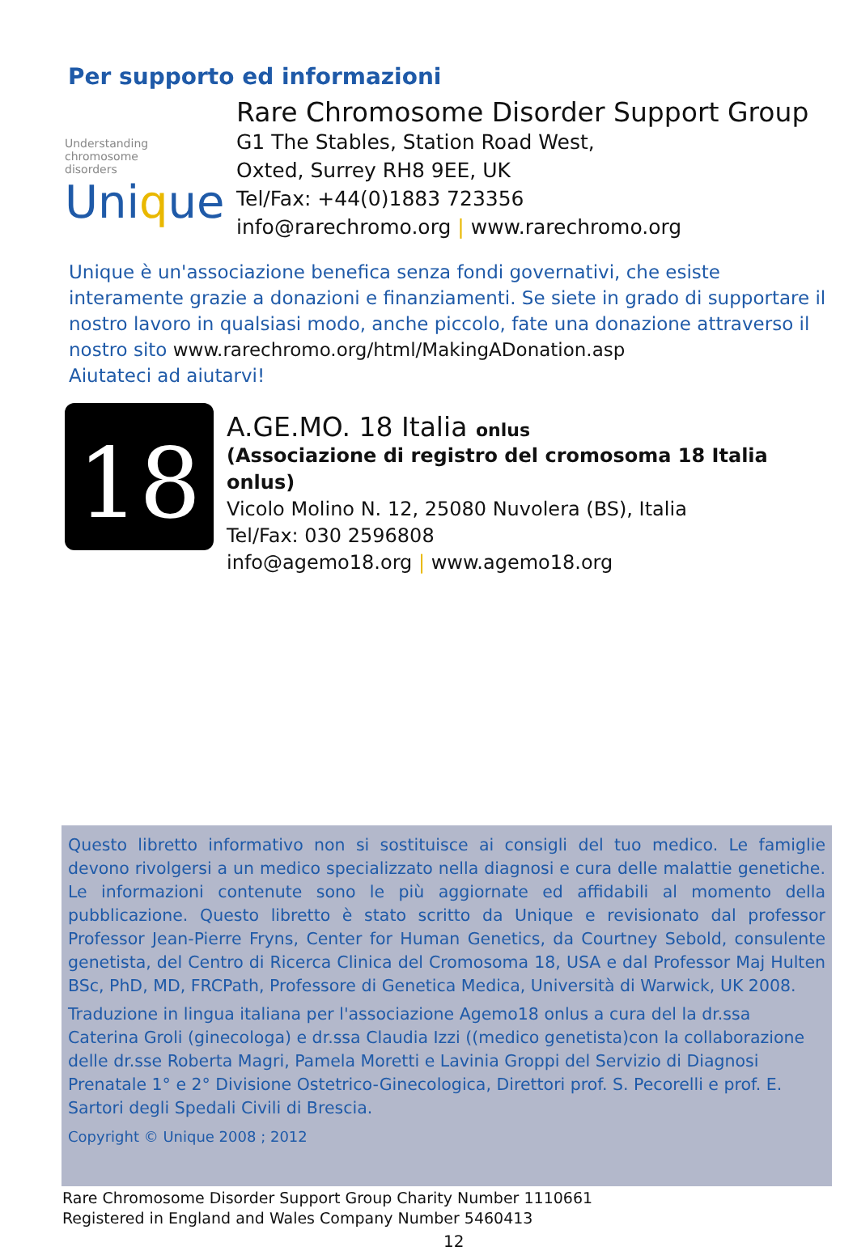Per supporto ed informazioni
Understanding
chromosome
disorders
Unique
Rare Chromosome Disorder Support Group
G1 The Stables, Station Road West,
Oxted, Surrey RH8 9EE, UK
Tel/Fax: +44(0)1883 723356
info@rarechromo.org | www.rarechromo.org
Unique è un'associazione benefica senza fondi governativi, che esiste interamente grazie a donazioni e finanziamenti. Se siete in grado di supportare il nostro lavoro in qualsiasi modo, anche piccolo, fate una donazione attraverso il nostro sito www.rarechromo.org/html/MakingADonation.asp
Aiutateci ad aiutarvi!
18
A.GE.MO. 18 Italia onlus
(Associazione di registro del cromosoma 18 Italia onlus)
Vicolo Molino N. 12, 25080 Nuvolera (BS), Italia
Tel/Fax: 030 2596808
info@agemo18.org | www.agemo18.org
Questo libretto informativo non si sostituisce ai consigli del tuo medico. Le famiglie devono rivolgersi a un medico specializzato nella diagnosi e cura delle malattie genetiche. Le informazioni contenute sono le più aggiornate ed affidabili al momento della pubblicazione. Questo libretto è stato scritto da Unique e revisionato dal professor Professor Jean-Pierre Fryns, Center for Human Genetics, da Courtney Sebold, consulente genetista, del Centro di Ricerca Clinica del Cromosoma 18, USA e dal Professor Maj Hulten BSc, PhD, MD, FRCPath, Professore di Genetica Medica, Università di Warwick, UK 2008.
Traduzione in lingua italiana per l'associazione Agemo18 onlus a cura del la dr.ssa Caterina Groli (ginecologa) e dr.ssa Claudia Izzi ((medico genetista)con la collaborazione delle dr.sse Roberta Magri, Pamela Moretti e Lavinia Groppi del Servizio di Diagnosi Prenatale 1° e 2° Divisione Ostetrico-Ginecologica, Direttori prof. S. Pecorelli e prof. E. Sartori degli Spedali Civili di Brescia.
Copyright © Unique 2008 ; 2012
Rare Chromosome Disorder Support Group Charity Number 1110661
Registered in England and Wales Company Number 5460413
12